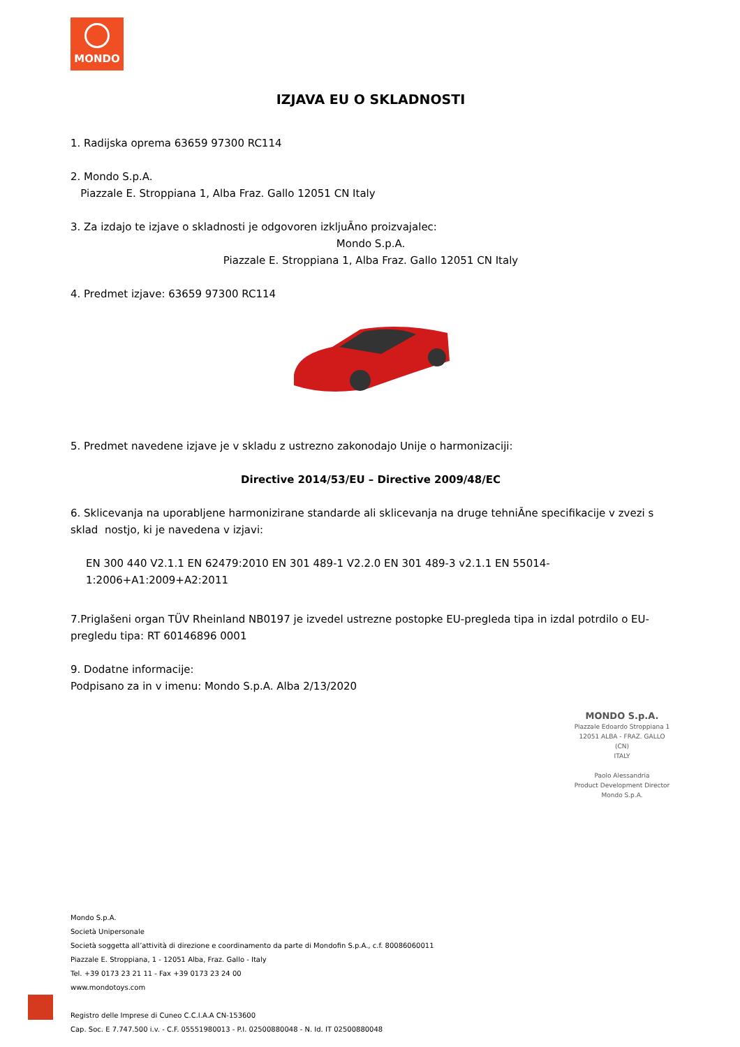MONDO
IZJAVA EU O SKLADNOSTI
1. Radijska oprema 63659 97300 RC114
2. Mondo S.p.A.
Piazzale E. Stroppiana 1, Alba Fraz. Gallo 12051 CN Italy
3. Za izdajo te izjave o skladnosti je odgovoren izkljuĀno proizvajalec:
Mondo S.p.A.
Piazzale E. Stroppiana 1, Alba Fraz. Gallo 12051 CN Italy
4. Predmet izjave: 63659 97300 RC114
5. Predmet navedene izjave je v skladu z ustrezno zakonodajo Unije o harmonizaciji:
Directive 2014/53/EU – Directive 2009/48/EC
6. Sklicevanja na uporabljene harmonizirane standarde ali sklicevanja na druge tehniĀne specifikacije v zvezi s sklad nostjo, ki je navedena v izjavi:
EN 300 440 V2.1.1 EN 62479:2010 EN 301 489-1 V2.2.0 EN 301 489-3 v2.1.1 EN 55014-1:2006+A1:2009+A2:2011
7.Priglašeni organ TÜV Rheinland NB0197 je izvedel ustrezne postopke EU-pregleda tipa in izdal potrdilo o EU-pregledu tipa: RT 60146896 0001
9. Dodatne informacije:
Podpisano za in v imenu: Mondo S.p.A. Alba 2/13/2020
MONDO S.p.A.
Piazzale Edoardo Stroppiana 1
12051 ALBA - FRAZ. GALLO (CN)
ITALY
Paolo Alessandria
Product Development Director
Mondo S.p.A.
Mondo S.p.A.
Società Unipersonale
Società soggetta all’attività di direzione e coordinamento da parte di Mondofin S.p.A., c.f. 80086060011
Piazzale E. Stroppiana, 1 - 12051 Alba, Fraz. Gallo - Italy
Tel. +39 0173 23 21 11 - Fax +39 0173 23 24 00
www.mondotoys.com
Registro delle Imprese di Cuneo C.C.I.A.A CN-153600
Cap. Soc. E 7.747.500 i.v. - C.F. 05551980013 - P.I. 02500880048 - N. Id. IT 02500880048